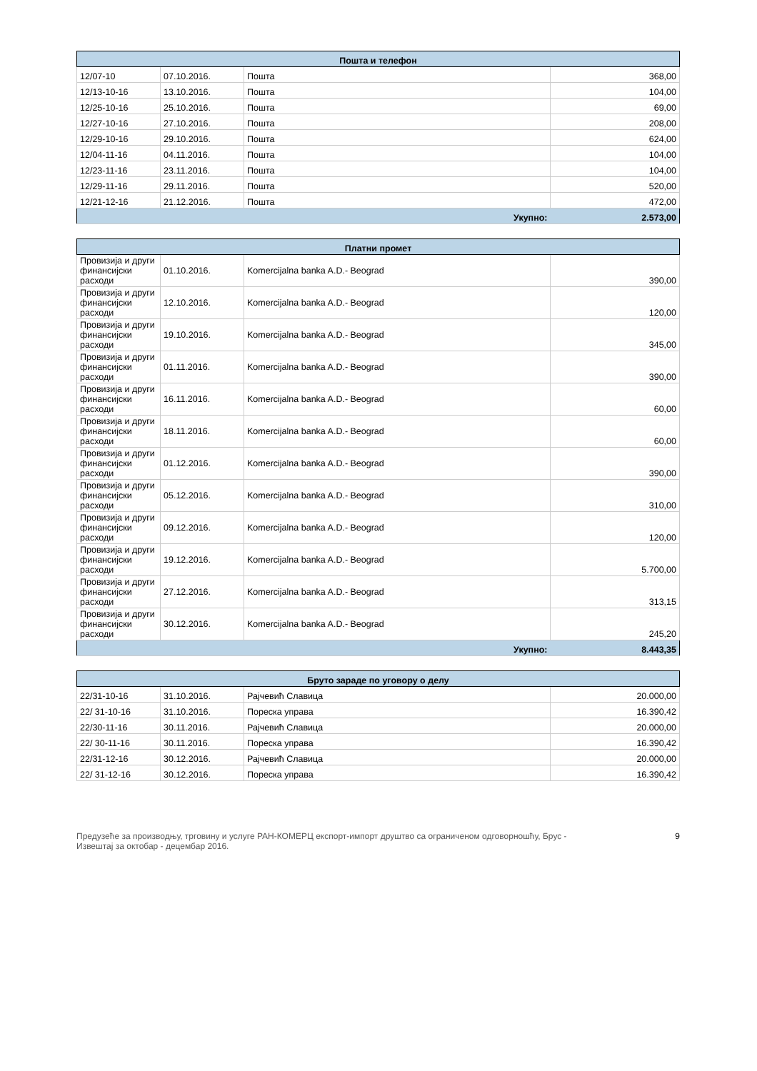| Пошта и телефон | | | |
| --- | --- | --- | --- |
| 12/07-10 | 07.10.2016. | Пошта | 368,00 |
| 12/13-10-16 | 13.10.2016. | Пошта | 104,00 |
| 12/25-10-16 | 25.10.2016. | Пошта | 69,00 |
| 12/27-10-16 | 27.10.2016. | Пошта | 208,00 |
| 12/29-10-16 | 29.10.2016. | Пошта | 624,00 |
| 12/04-11-16 | 04.11.2016. | Пошта | 104,00 |
| 12/23-11-16 | 23.11.2016. | Пошта | 104,00 |
| 12/29-11-16 | 29.11.2016. | Пошта | 520,00 |
| 12/21-12-16 | 21.12.2016. | Пошта | 472,00 |
| Укупно: | | | 2.573,00 |
| Платни промет | | | |
| --- | --- | --- | --- |
| Провизија и други финансијски расходи | 01.10.2016. | Komercijalna banka A.D.- Beograd | 390,00 |
| Провизија и други финансијски расходи | 12.10.2016. | Komercijalna banka A.D.- Beograd | 120,00 |
| Провизија и други финансијски расходи | 19.10.2016. | Komercijalna banka A.D.- Beograd | 345,00 |
| Провизија и други финансијски расходи | 01.11.2016. | Komercijalna banka A.D.- Beograd | 390,00 |
| Провизија и други финансијски расходи | 16.11.2016. | Komercijalna banka A.D.- Beograd | 60,00 |
| Провизија и други финансијски расходи | 18.11.2016. | Komercijalna banka A.D.- Beograd | 60,00 |
| Провизија и други финансијски расходи | 01.12.2016. | Komercijalna banka A.D.- Beograd | 390,00 |
| Провизија и други финансијски расходи | 05.12.2016. | Komercijalna banka A.D.- Beograd | 310,00 |
| Провизија и други финансијски расходи | 09.12.2016. | Komercijalna banka A.D.- Beograd | 120,00 |
| Провизија и други финансијски расходи | 19.12.2016. | Komercijalna banka A.D.- Beograd | 5.700,00 |
| Провизија и други финансијски расходи | 27.12.2016. | Komercijalna banka A.D.- Beograd | 313,15 |
| Провизија и други финансијски расходи | 30.12.2016. | Komercijalna banka A.D.- Beograd | 245,20 |
| Укупно: | | | 8.443,35 |
| Бруто зараде по уговору о делу | | | |
| --- | --- | --- | --- |
| 22/31-10-16 | 31.10.2016. | Рајчевић Славица | 20.000,00 |
| 22/ 31-10-16 | 31.10.2016. | Пореска управа | 16.390,42 |
| 22/30-11-16 | 30.11.2016. | Рајчевић Славица | 20.000,00 |
| 22/ 30-11-16 | 30.11.2016. | Пореска управа | 16.390,42 |
| 22/31-12-16 | 30.12.2016. | Рајчевић Славица | 20.000,00 |
| 22/ 31-12-16 | 30.12.2016. | Пореска управа | 16.390,42 |
Предузеће за производњу, трговину и услуге РАН-КОМЕРЦ експорт-импорт друштво са ограниченом одговорношћу, Брус -
Извештај за октобар - децембар 2016.
9